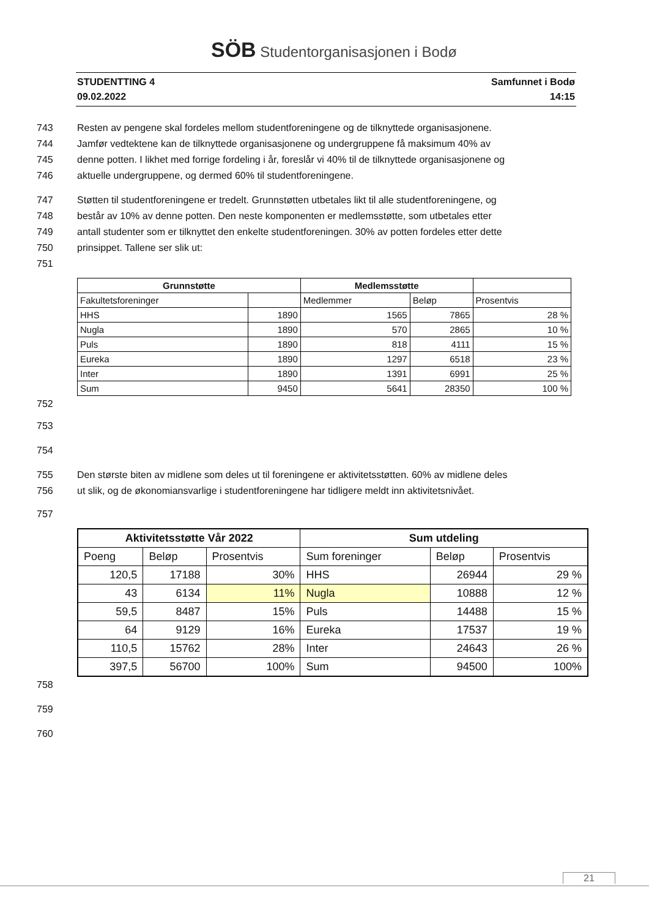SÖB Studentorganisasjonen i Bodø
STUDENTTING 4
09.02.2022
Samfunnet i Bodø
14:15
743 Resten av pengene skal fordeles mellom studentforeningene og de tilknyttede organisasjonene.
744 Jamfør vedtektene kan de tilknyttede organisasjonene og undergruppene få maksimum 40% av
745 denne potten. I likhet med forrige fordeling i år, foreslår vi 40% til de tilknyttede organisasjonene og
746 aktuelle undergruppene, og dermed 60% til studentforeningene.
747 Støtten til studentforeningene er tredelt. Grunnstøtten utbetales likt til alle studentforeningene, og
748 består av 10% av denne potten. Den neste komponenten er medlemsstøtte, som utbetales etter
749 antall studenter som er tilknyttet den enkelte studentforeningen. 30% av potten fordeles etter dette
750 prinsippet. Tallene ser slik ut:
751
| Grunnstøtte | | Medlemsstøtte | | |
| --- | --- | --- | --- | --- |
| Fakultetsforeninger | | Medlemmer | Beløp | Prosentvis |
| HHS | 1890 | 1565 | 7865 | 28 % |
| Nugla | 1890 | 570 | 2865 | 10 % |
| Puls | 1890 | 818 | 4111 | 15 % |
| Eureka | 1890 | 1297 | 6518 | 23 % |
| Inter | 1890 | 1391 | 6991 | 25 % |
| Sum | 9450 | 5641 | 28350 | 100 % |
752
753
754
755 Den største biten av midlene som deles ut til foreningene er aktivitetsstøtten. 60% av midlene deles
756 ut slik, og de økonomiansvarlige i studentforeningene har tidligere meldt inn aktivitetsnivået.
757
| Aktivitetsstøtte Vår 2022 | | | Sum utdeling | | |
| --- | --- | --- | --- | --- | --- |
| Poeng | Beløp | Prosentvis | Sum foreninger | Beløp | Prosentvis |
| 120,5 | 17188 | 30% | HHS | 26944 | 29 % |
| 43 | 6134 | 11% | Nugla | 10888 | 12 % |
| 59,5 | 8487 | 15% | Puls | 14488 | 15 % |
| 64 | 9129 | 16% | Eureka | 17537 | 19 % |
| 110,5 | 15762 | 28% | Inter | 24643 | 26 % |
| 397,5 | 56700 | 100% | Sum | 94500 | 100% |
758
759
760
21